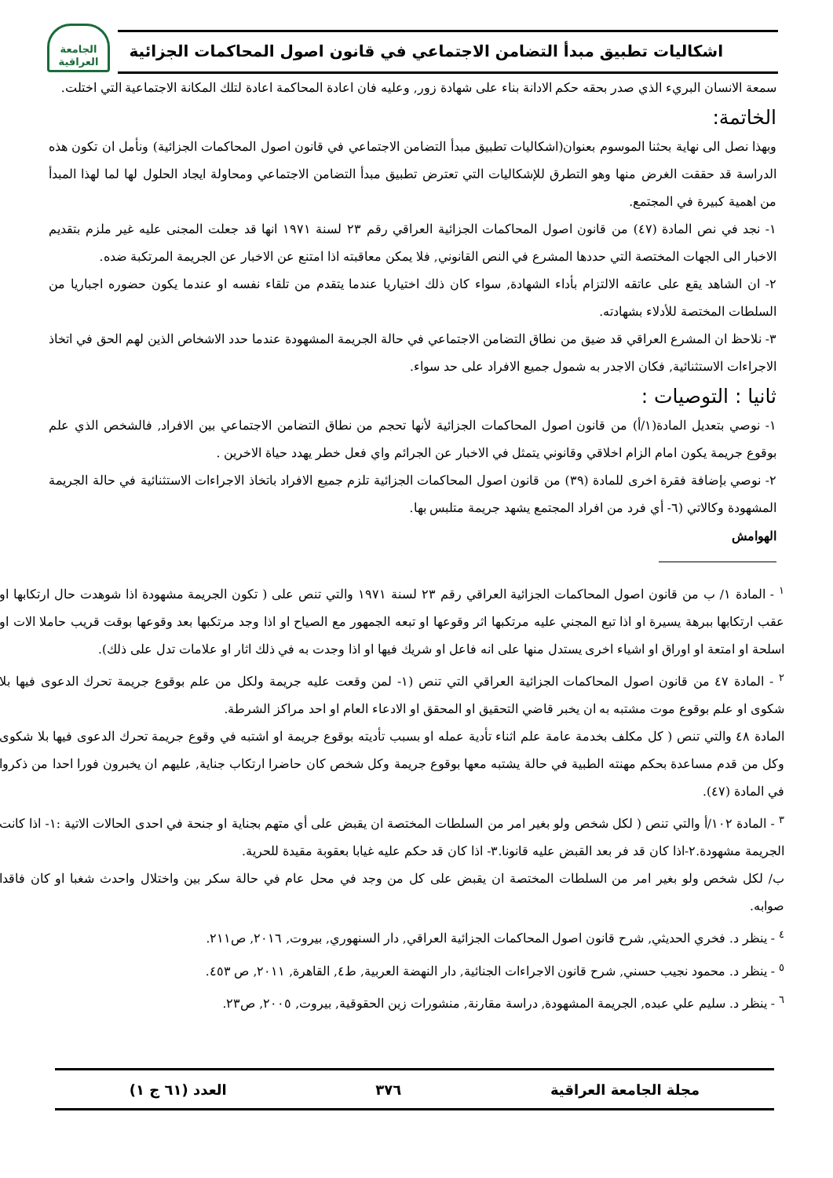اشكاليات تطبيق مبدأ التضامن الاجتماعي في قانون اصول المحاكمات الجزائية
الجامعة العراقية
سمعة الانسان البريء الذي صدر بحقه حكم الادانة بناء على شهادة زور, وعليه فان اعادة المحاكمة اعادة لتلك المكانة الاجتماعية التي اختلت.
الخاتمة:
وبهذا نصل الى نهاية بحثنا الموسوم بعنوان(اشكاليات تطبيق مبدأ التضامن الاجتماعي في قانون اصول المحاكمات الجزائية) ونأمل ان تكون هذه الدراسة قد حققت الغرض منها وهو التطرق للإشكاليات التي تعترض تطبيق مبدأ التضامن الاجتماعي ومحاولة ايجاد الحلول لها لما لهذا المبدأ من اهمية كبيرة في المجتمع.
١- نجد في نص المادة (٤٧) من قانون اصول المحاكمات الجزائية العراقي رقم ٢٣ لسنة ١٩٧١ انها قد جعلت المجنى عليه غير ملزم بتقديم الاخبار الى الجهات المختصة التي حددها المشرع في النص القانوني, فلا يمكن معاقبته اذا امتنع عن الاخبار عن الجريمة المرتكبة ضده.
٢- ان الشاهد يقع على عاتقه الالتزام بأداء الشهادة, سواء كان ذلك اختياريا عندما يتقدم من تلقاء نفسه او عندما يكون حضوره اجباريا من السلطات المختصة للأدلاء بشهادته.
٣- نلاحظ ان المشرع العراقي قد ضيق من نطاق التضامن الاجتماعي في حالة الجريمة المشهودة عندما حدد الاشخاص الذين لهم الحق في اتخاذ الاجراءات الاستثنائية, فكان الاجدر به شمول جميع الافراد على حد سواء.
ثانيا : التوصيات :
١- نوصي بتعديل المادة(١/أ) من قانون اصول المحاكمات الجزائية لأنها تحجم من نطاق التضامن الاجتماعي بين الافراد, فالشخص الذي علم بوقوع جريمة يكون امام الزام اخلاقي وقانوني يتمثل في الاخبار عن الجرائم واي فعل خطر يهدد حياة الاخرين .
٢- نوصي بإضافة فقرة اخرى للمادة (٣٩) من قانون اصول المحاكمات الجزائية تلزم جميع الافراد باتخاذ الاجراءات الاستثنائية في حالة الجريمة المشهودة وكالاتي (٦- أي فرد من افراد المجتمع يشهد جريمة متلبس بها.
الهوامش
<sup>١</sup> - المادة ١/ ب من قانون اصول المحاكمات الجزائية العراقي رقم ٢٣ لسنة ١٩٧١ والتي تنص على ( تكون الجريمة مشهودة اذا شوهدت حال ارتكابها او عقب ارتكابها ببرهة يسيرة او اذا تبع المجني عليه مرتكبها اثر وقوعها او تبعه الجمهور مع الصياح او اذا وجد مرتكبها بعد وقوعها بوقت قريب حاملا الات او اسلحة او امتعة او اوراق او اشياء اخرى يستدل منها على انه فاعل او شريك فيها او اذا وجدت به في ذلك اثار او علامات تدل على ذلك).
<sup>٢</sup> - المادة ٤٧ من قانون اصول المحاكمات الجزائية العراقي التي تنص (١- لمن وقعت عليه جريمة ولكل من علم بوقوع جريمة تحرك الدعوى فيها بلا شكوى او علم بوقوع موت مشتبه به ان يخبر قاضي التحقيق او المحقق او الادعاء العام او احد مراكز الشرطة.
المادة ٤٨ والتي تنص ( كل مكلف بخدمة عامة علم اثناء تأدية عمله او بسبب تأديته بوقوع جريمة او اشتبه في وقوع جريمة تحرك الدعوى فيها بلا شكوى وكل من قدم مساعدة بحكم مهنته الطبية في حالة يشتبه معها بوقوع جريمة وكل شخص كان حاضرا ارتكاب جناية, عليهم ان يخبرون فورا احدا من ذكروا في المادة (٤٧).
<sup>٣</sup> - المادة ١٠٢/أ والتي تنص ( لكل شخص ولو بغير امر من السلطات المختصة ان يقبض على أي متهم بجناية او جنحة في احدى الحالات الاتية :١- اذا كانت الجريمة مشهودة.٢-اذا كان قد فر بعد القبض عليه قانونا.٣- اذا كان قد حكم عليه غيابا بعقوبة مقيدة للحرية.
ب/ لكل شخص ولو بغير امر من السلطات المختصة ان يقبض على كل من وجد في محل عام في حالة سكر بين واختلال واحدث شغبا او كان فاقدا صوابه.
<sup>٤</sup> - ينظر د. فخري الحديثي, شرح قانون اصول المحاكمات الجزائية العراقي, دار السنهوري, بيروت, ٢٠١٦, ص٢١١.
<sup>٥</sup> - ينظر د. محمود نجيب حسني, شرح قانون الاجراءات الجنائية, دار النهضة العربية, ط٤, القاهرة, ٢٠١١, ص ٤٥٣.
<sup>٦</sup> - ينظر د. سليم علي عبده, الجريمة المشهودة, دراسة مقارنة, منشورات زين الحقوقية, بيروت, ٢٠٠٥, ص٢٣.
مجلة الجامعة العراقية ٣٧٦ العدد (٦١ ج ١)